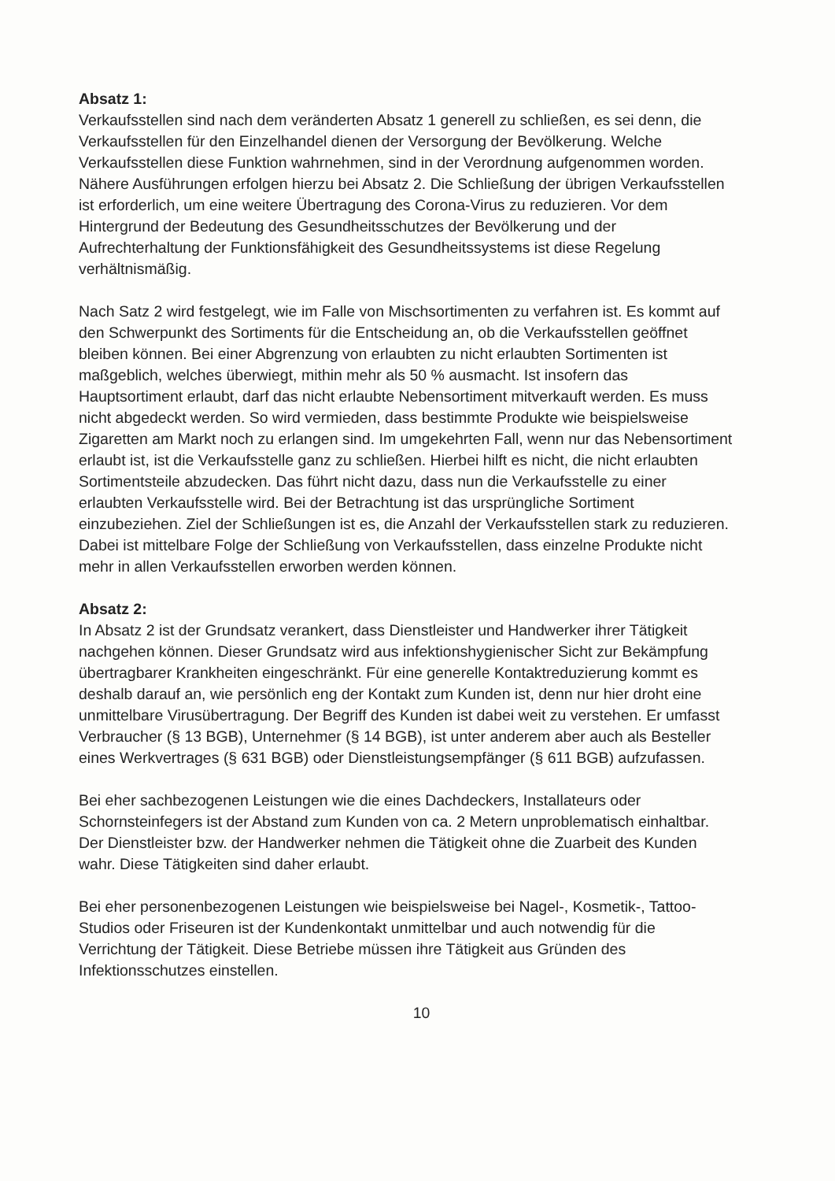Absatz 1:
Verkaufsstellen sind nach dem veränderten Absatz 1 generell zu schließen, es sei denn, die Verkaufsstellen für den Einzelhandel dienen der Versorgung der Bevölkerung. Welche Verkaufsstellen diese Funktion wahrnehmen, sind in der Verordnung aufgenommen worden. Nähere Ausführungen erfolgen hierzu bei Absatz 2. Die Schließung der übrigen Verkaufsstellen ist erforderlich, um eine weitere Übertragung des Corona-Virus zu reduzieren. Vor dem Hintergrund der Bedeutung des Gesundheitsschutzes der Bevölkerung und der Aufrechterhaltung der Funktionsfähigkeit des Gesundheitssystems ist diese Regelung verhältnismäßig.
Nach Satz 2 wird festgelegt, wie im Falle von Mischsortimenten zu verfahren ist. Es kommt auf den Schwerpunkt des Sortiments für die Entscheidung an, ob die Verkaufsstellen geöffnet bleiben können. Bei einer Abgrenzung von erlaubten zu nicht erlaubten Sortimenten ist maßgeblich, welches überwiegt, mithin mehr als 50 % ausmacht. Ist insofern das Hauptsortiment erlaubt, darf das nicht erlaubte Nebensortiment mitverkauft werden. Es muss nicht abgedeckt werden. So wird vermieden, dass bestimmte Produkte wie beispielsweise Zigaretten am Markt noch zu erlangen sind. Im umgekehrten Fall, wenn nur das Nebensortiment erlaubt ist, ist die Verkaufsstelle ganz zu schließen. Hierbei hilft es nicht, die nicht erlaubten Sortimentsteile abzudecken. Das führt nicht dazu, dass nun die Verkaufsstelle zu einer erlaubten Verkaufsstelle wird. Bei der Betrachtung ist das ursprüngliche Sortiment einzubeziehen. Ziel der Schließungen ist es, die Anzahl der Verkaufsstellen stark zu reduzieren. Dabei ist mittelbare Folge der Schließung von Verkaufsstellen, dass einzelne Produkte nicht mehr in allen Verkaufsstellen erworben werden können.
Absatz 2:
In Absatz 2 ist der Grundsatz verankert, dass Dienstleister und Handwerker ihrer Tätigkeit nachgehen können. Dieser Grundsatz wird aus infektionshygienischer Sicht zur Bekämpfung übertragbarer Krankheiten eingeschränkt. Für eine generelle Kontaktreduzierung kommt es deshalb darauf an, wie persönlich eng der Kontakt zum Kunden ist, denn nur hier droht eine unmittelbare Virusübertragung. Der Begriff des Kunden ist dabei weit zu verstehen. Er umfasst Verbraucher (§ 13 BGB), Unternehmer (§ 14 BGB), ist unter anderem aber auch als Besteller eines Werkvertrages (§ 631 BGB) oder Dienstleistungsempfänger (§ 611 BGB) aufzufassen.
Bei eher sachbezogenen Leistungen wie die eines Dachdeckers, Installateurs oder Schornsteinfegers ist der Abstand zum Kunden von ca. 2 Metern unproblematisch einhaltbar. Der Dienstleister bzw. der Handwerker nehmen die Tätigkeit ohne die Zuarbeit des Kunden wahr. Diese Tätigkeiten sind daher erlaubt.
Bei eher personenbezogenen Leistungen wie beispielsweise bei Nagel-, Kosmetik-, Tattoo-Studios oder Friseuren ist der Kundenkontakt unmittelbar und auch notwendig für die Verrichtung der Tätigkeit. Diese Betriebe müssen ihre Tätigkeit aus Gründen des Infektionsschutzes einstellen.
10